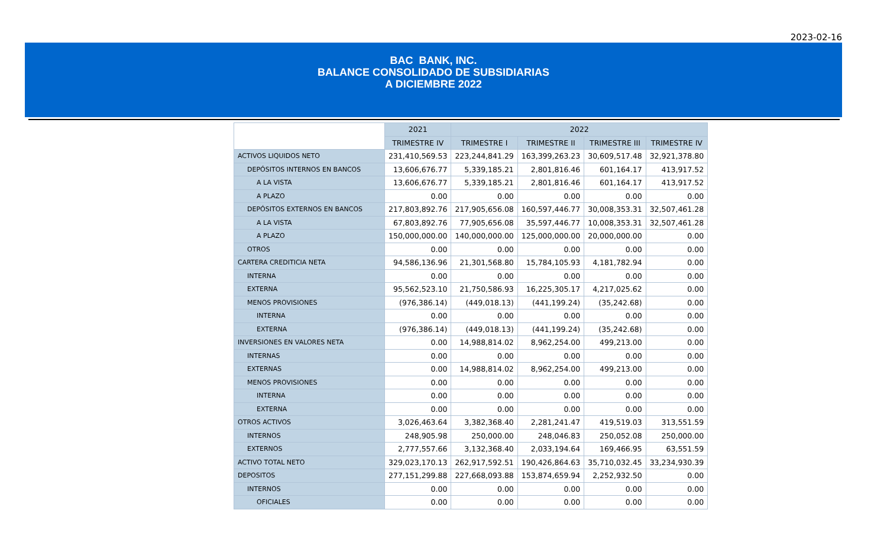2023-02-16
BAC BANK, INC.
BALANCE CONSOLIDADO DE SUBSIDIARIAS
A DICIEMBRE 2022
| | 2021 | 2022 | | | |
| --- | --- | --- | --- | --- | --- |
| | TRIMESTRE IV | TRIMESTRE I | TRIMESTRE II | TRIMESTRE III | TRIMESTRE IV |
| ACTIVOS LIQUIDOS NETO | 231,410,569.53 | 223,244,841.29 | 163,399,263.23 | 30,609,517.48 | 32,921,378.80 |
| DEPÓSITOS INTERNOS EN BANCOS | 13,606,676.77 | 5,339,185.21 | 2,801,816.46 | 601,164.17 | 413,917.52 |
| A LA VISTA | 13,606,676.77 | 5,339,185.21 | 2,801,816.46 | 601,164.17 | 413,917.52 |
| A PLAZO | 0.00 | 0.00 | 0.00 | 0.00 | 0.00 |
| DEPÓSITOS EXTERNOS EN BANCOS | 217,803,892.76 | 217,905,656.08 | 160,597,446.77 | 30,008,353.31 | 32,507,461.28 |
| A LA VISTA | 67,803,892.76 | 77,905,656.08 | 35,597,446.77 | 10,008,353.31 | 32,507,461.28 |
| A PLAZO | 150,000,000.00 | 140,000,000.00 | 125,000,000.00 | 20,000,000.00 | 0.00 |
| OTROS | 0.00 | 0.00 | 0.00 | 0.00 | 0.00 |
| CARTERA CREDITICIA NETA | 94,586,136.96 | 21,301,568.80 | 15,784,105.93 | 4,181,782.94 | 0.00 |
| INTERNA | 0.00 | 0.00 | 0.00 | 0.00 | 0.00 |
| EXTERNA | 95,562,523.10 | 21,750,586.93 | 16,225,305.17 | 4,217,025.62 | 0.00 |
| MENOS PROVISIONES | (976,386.14) | (449,018.13) | (441,199.24) | (35,242.68) | 0.00 |
| INTERNA | 0.00 | 0.00 | 0.00 | 0.00 | 0.00 |
| EXTERNA | (976,386.14) | (449,018.13) | (441,199.24) | (35,242.68) | 0.00 |
| INVERSIONES EN VALORES NETA | 0.00 | 14,988,814.02 | 8,962,254.00 | 499,213.00 | 0.00 |
| INTERNAS | 0.00 | 0.00 | 0.00 | 0.00 | 0.00 |
| EXTERNAS | 0.00 | 14,988,814.02 | 8,962,254.00 | 499,213.00 | 0.00 |
| MENOS PROVISIONES | 0.00 | 0.00 | 0.00 | 0.00 | 0.00 |
| INTERNA | 0.00 | 0.00 | 0.00 | 0.00 | 0.00 |
| EXTERNA | 0.00 | 0.00 | 0.00 | 0.00 | 0.00 |
| OTROS ACTIVOS | 3,026,463.64 | 3,382,368.40 | 2,281,241.47 | 419,519.03 | 313,551.59 |
| INTERNOS | 248,905.98 | 250,000.00 | 248,046.83 | 250,052.08 | 250,000.00 |
| EXTERNOS | 2,777,557.66 | 3,132,368.40 | 2,033,194.64 | 169,466.95 | 63,551.59 |
| ACTIVO TOTAL NETO | 329,023,170.13 | 262,917,592.51 | 190,426,864.63 | 35,710,032.45 | 33,234,930.39 |
| DEPOSITOS | 277,151,299.88 | 227,668,093.88 | 153,874,659.94 | 2,252,932.50 | 0.00 |
| INTERNOS | 0.00 | 0.00 | 0.00 | 0.00 | 0.00 |
| OFICIALES | 0.00 | 0.00 | 0.00 | 0.00 | 0.00 |